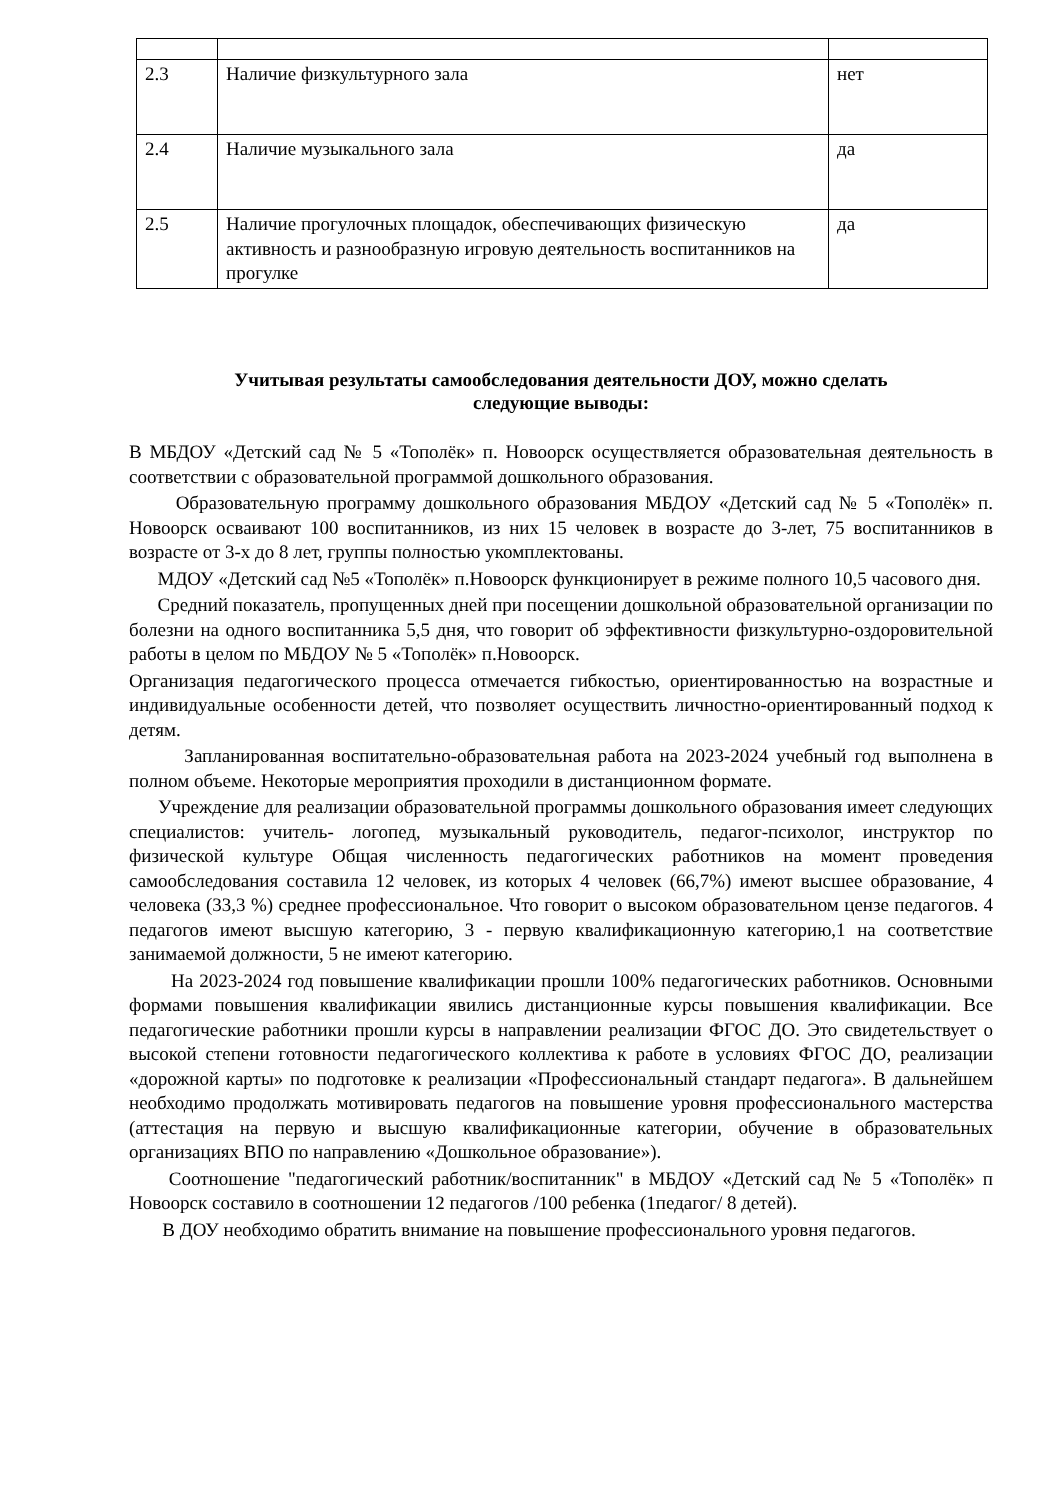| 2.3 | Наличие физкультурного зала | нет |
| 2.4 | Наличие музыкального зала | да |
| 2.5 | Наличие прогулочных площадок, обеспечивающих физическую активность и разнообразную игровую деятельность воспитанников на прогулке | да |
Учитывая результаты самообследования деятельности ДОУ, можно сделать
следующие выводы:
В МБДОУ «Детский сад № 5 «Тополёк» п. Новоорск осуществляется образовательная деятельность в соответствии с образовательной программой дошкольного образования.
Образовательную программу дошкольного образования МБДОУ «Детский сад № 5 «Тополёк» п. Новоорск осваивают 100 воспитанников, из них 15 человек в возрасте до 3-лет, 75 воспитанников в возрасте от 3-х до 8 лет, группы полностью укомплектованы.
МДОУ «Детский сад №5 «Тополёк» п.Новоорск функционирует в режиме полного 10,5 часового дня.
Средний показатель, пропущенных дней при посещении дошкольной образовательной организации по болезни на одного воспитанника 5,5 дня, что говорит об эффективности физкультурно-оздоровительной работы в целом по МБДОУ № 5 «Тополёк» п.Новоорск.
Организация педагогического процесса отмечается гибкостью, ориентированностью на возрастные и индивидуальные особенности детей, что позволяет осуществить личностно-ориентированный подход к детям.
Запланированная воспитательно-образовательная работа на 2023-2024 учебный год выполнена в полном объеме. Некоторые мероприятия проходили в дистанционном формате.
Учреждение для реализации образовательной программы дошкольного образования имеет следующих специалистов: учитель- логопед, музыкальный руководитель, педагог-психолог, инструктор по физической культуре Общая численность педагогических работников на момент проведения самообследования составила 12 человек, из которых 4 человек (66,7%) имеют высшее образование, 4 человека (33,3 %) среднее профессиональное. Что говорит о высоком образовательном цензе педагогов. 4 педагогов имеют высшую категорию, 3 - первую квалификационную категорию,1 на соответствие занимаемой должности, 5 не имеют категорию.
На 2023-2024 год повышение квалификации прошли 100% педагогических работников. Основными формами повышения квалификации явились дистанционные курсы повышения квалификации. Все педагогические работники прошли курсы в направлении реализации ФГОС ДО. Это свидетельствует о высокой степени готовности педагогического коллектива к работе в условиях ФГОС ДО, реализации «дорожной карты» по подготовке к реализации «Профессиональный стандарт педагога». В дальнейшем необходимо продолжать мотивировать педагогов на повышение уровня профессионального мастерства (аттестация на первую и высшую квалификационные категории, обучение в образовательных организациях ВПО по направлению «Дошкольное образование»).
Соотношение "педагогический работник/воспитанник" в МБДОУ «Детский сад № 5 «Тополёк» п Новоорск составило в соотношении 12 педагогов /100 ребенка (1педагог/ 8 детей).
В ДОУ необходимо обратить внимание на повышение профессионального уровня педагогов.